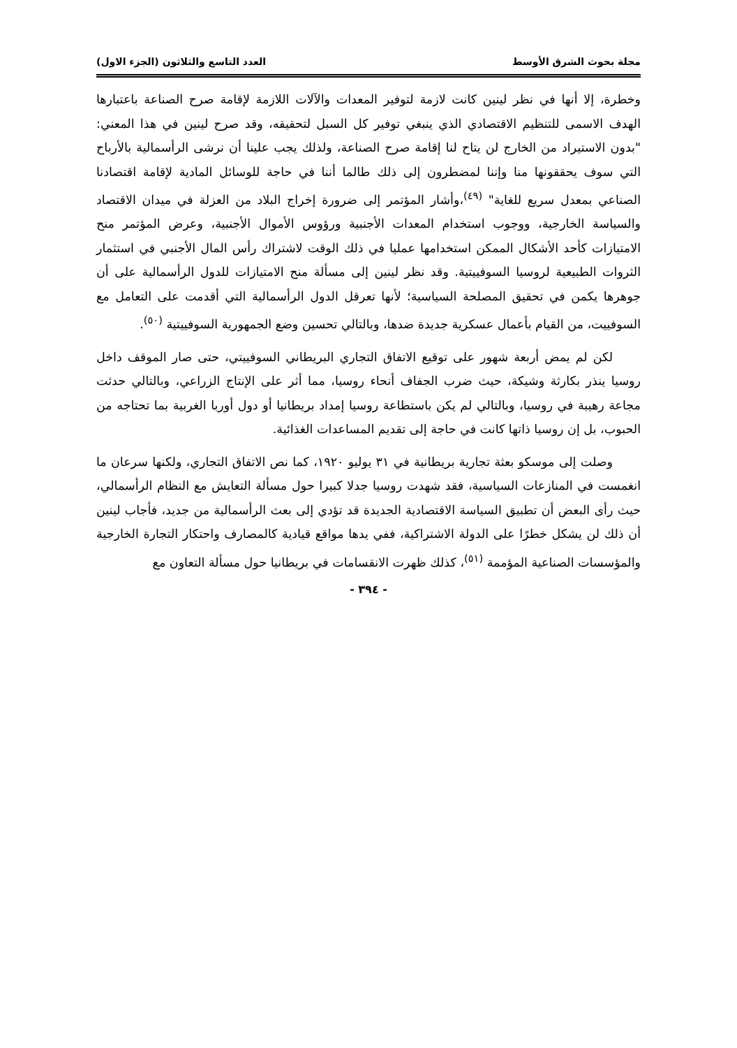مجلة بحوث الشرق الأوسط العدد التاسع والثلاثون (الجزء الاول)
وخطرة، إلا أنها في نظر لينين كانت لازمة لتوفير المعدات والآلات اللازمة لإقامة صرح الصناعة باعتبارها الهدف الاسمى للتنظيم الاقتصادي الذي ينبغي توفير كل السبل لتحقيقه، وقد صرح لينين في هذا المعني: "بدون الاستيراد من الخارج لن يتاح لنا إقامة صرح الصناعة، ولذلك يجب علينا أن نرشى الرأسمالية بالأرباح التي سوف يحققونها منا وإننا لمضطرون إلى ذلك طالما أننا في حاجة للوسائل المادية لإقامة اقتصادنا الصناعي بمعدل سريع للغاية" <sup>(٤٩)</sup>،وأشار المؤتمر إلى ضرورة إخراج البلاد من العزلة في ميدان الاقتصاد والسياسة الخارجية، ووجوب استخدام المعدات الأجنبية ورؤوس الأموال الأجنبية، وعرض المؤتمر منح الامتيازات كأحد الأشكال الممكن استخدامها عمليا في ذلك الوقت لاشتراك رأس المال الأجنبي في استثمار الثروات الطبيعية لروسيا السوفييتية. وقد نظر لينين إلى مسألة منح الامتيازات للدول الرأسمالية على أن جوهرها يكمن في تحقيق المصلحة السياسية؛ لأنها تعرقل الدول الرأسمالية التي أقدمت على التعامل مع السوفييت، من القيام بأعمال عسكرية جديدة ضدها، وبالتالي تحسين وضع الجمهورية السوفييتية <sup>(٥٠)</sup>.
لكن لم يمض أربعة شهور على توقيع الاتفاق التجاري البريطاني السوفييتي، حتى صار الموقف داخل روسيا ينذر بكارثة وشيكة، حيث ضرب الجفاف أنحاء روسيا، مما أثر على الإنتاج الزراعي، وبالتالي حدثت مجاعة رهيبة في روسيا، وبالتالي لم يكن باستطاعة روسيا إمداد بريطانيا أو دول أوربا الغربية بما تحتاجه من الحبوب، بل إن روسيا ذاتها كانت في حاجة إلى تقديم المساعدات الغذائية.
وصلت إلى موسكو بعثة تجارية بريطانية في ٣١ يوليو ١٩٢٠، كما نص الاتفاق التجاري، ولكنها سرعان ما انغمست في المنازعات السياسية، فقد شهدت روسيا جدلا كبيرا حول مسألة التعايش مع النظام الرأسمالي، حيث رأى البعض أن تطبيق السياسة الاقتصادية الجديدة قد تؤدي إلى بعث الرأسمالية من جديد، فأجاب لينين أن ذلك لن يشكل خطرًا على الدولة الاشتراكية، ففي يدها مواقع قيادية كالمصارف واحتكار التجارة الخارجية والمؤسسات الصناعية المؤممة <sup>(٥١)</sup>، كذلك ظهرت الانقسامات في بريطانيا حول مسألة التعاون مع
- ٣٩٤ -